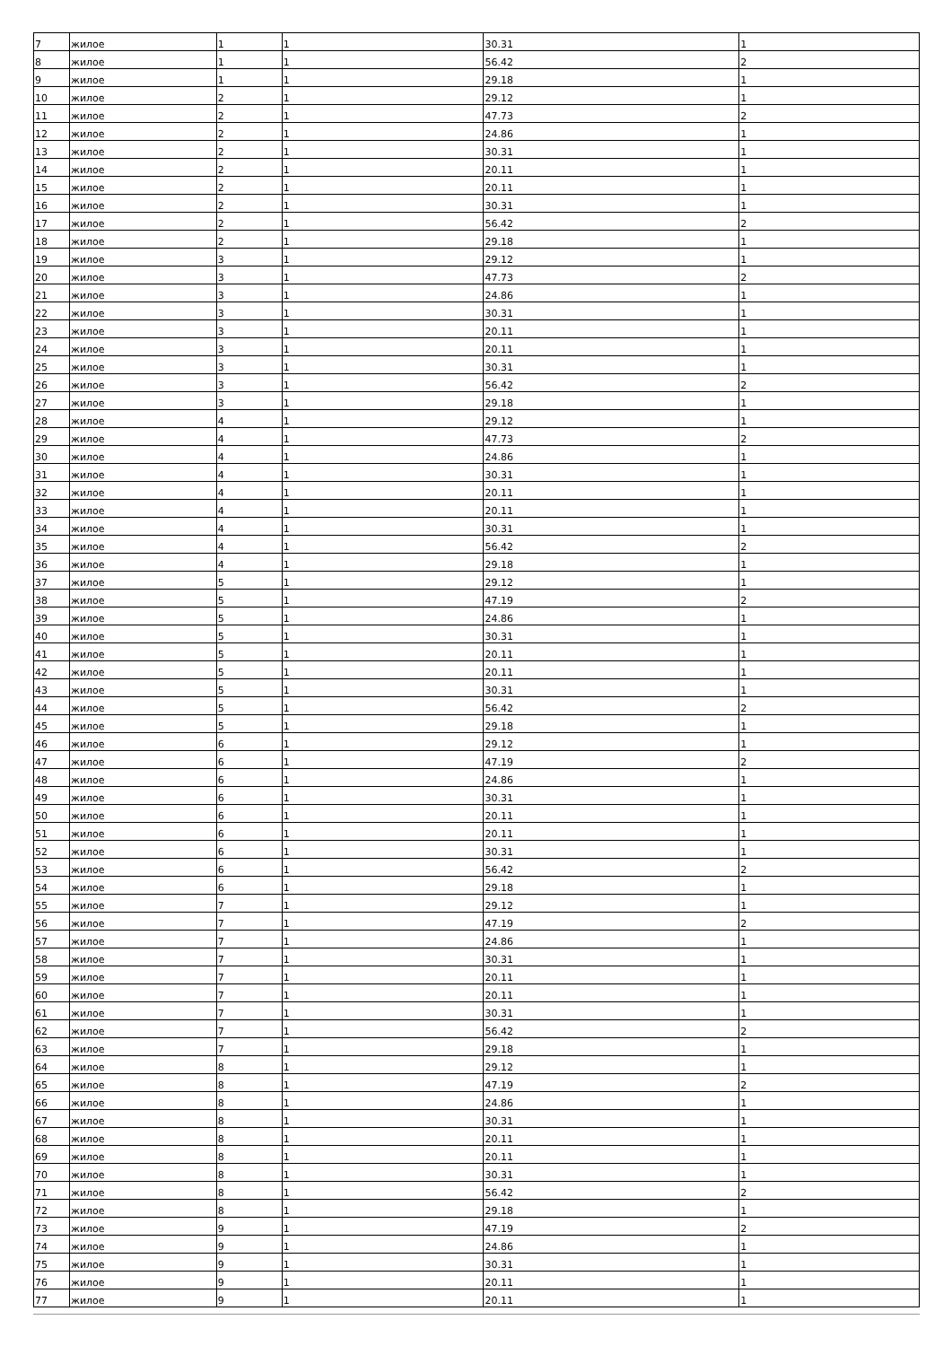| 7 | жилое | 1 | 1 | 30.31 | 1 |
| 8 | жилое | 1 | 1 | 56.42 | 2 |
| 9 | жилое | 1 | 1 | 29.18 | 1 |
| 10 | жилое | 2 | 1 | 29.12 | 1 |
| 11 | жилое | 2 | 1 | 47.73 | 2 |
| 12 | жилое | 2 | 1 | 24.86 | 1 |
| 13 | жилое | 2 | 1 | 30.31 | 1 |
| 14 | жилое | 2 | 1 | 20.11 | 1 |
| 15 | жилое | 2 | 1 | 20.11 | 1 |
| 16 | жилое | 2 | 1 | 30.31 | 1 |
| 17 | жилое | 2 | 1 | 56.42 | 2 |
| 18 | жилое | 2 | 1 | 29.18 | 1 |
| 19 | жилое | 3 | 1 | 29.12 | 1 |
| 20 | жилое | 3 | 1 | 47.73 | 2 |
| 21 | жилое | 3 | 1 | 24.86 | 1 |
| 22 | жилое | 3 | 1 | 30.31 | 1 |
| 23 | жилое | 3 | 1 | 20.11 | 1 |
| 24 | жилое | 3 | 1 | 20.11 | 1 |
| 25 | жилое | 3 | 1 | 30.31 | 1 |
| 26 | жилое | 3 | 1 | 56.42 | 2 |
| 27 | жилое | 3 | 1 | 29.18 | 1 |
| 28 | жилое | 4 | 1 | 29.12 | 1 |
| 29 | жилое | 4 | 1 | 47.73 | 2 |
| 30 | жилое | 4 | 1 | 24.86 | 1 |
| 31 | жилое | 4 | 1 | 30.31 | 1 |
| 32 | жилое | 4 | 1 | 20.11 | 1 |
| 33 | жилое | 4 | 1 | 20.11 | 1 |
| 34 | жилое | 4 | 1 | 30.31 | 1 |
| 35 | жилое | 4 | 1 | 56.42 | 2 |
| 36 | жилое | 4 | 1 | 29.18 | 1 |
| 37 | жилое | 5 | 1 | 29.12 | 1 |
| 38 | жилое | 5 | 1 | 47.19 | 2 |
| 39 | жилое | 5 | 1 | 24.86 | 1 |
| 40 | жилое | 5 | 1 | 30.31 | 1 |
| 41 | жилое | 5 | 1 | 20.11 | 1 |
| 42 | жилое | 5 | 1 | 20.11 | 1 |
| 43 | жилое | 5 | 1 | 30.31 | 1 |
| 44 | жилое | 5 | 1 | 56.42 | 2 |
| 45 | жилое | 5 | 1 | 29.18 | 1 |
| 46 | жилое | 6 | 1 | 29.12 | 1 |
| 47 | жилое | 6 | 1 | 47.19 | 2 |
| 48 | жилое | 6 | 1 | 24.86 | 1 |
| 49 | жилое | 6 | 1 | 30.31 | 1 |
| 50 | жилое | 6 | 1 | 20.11 | 1 |
| 51 | жилое | 6 | 1 | 20.11 | 1 |
| 52 | жилое | 6 | 1 | 30.31 | 1 |
| 53 | жилое | 6 | 1 | 56.42 | 2 |
| 54 | жилое | 6 | 1 | 29.18 | 1 |
| 55 | жилое | 7 | 1 | 29.12 | 1 |
| 56 | жилое | 7 | 1 | 47.19 | 2 |
| 57 | жилое | 7 | 1 | 24.86 | 1 |
| 58 | жилое | 7 | 1 | 30.31 | 1 |
| 59 | жилое | 7 | 1 | 20.11 | 1 |
| 60 | жилое | 7 | 1 | 20.11 | 1 |
| 61 | жилое | 7 | 1 | 30.31 | 1 |
| 62 | жилое | 7 | 1 | 56.42 | 2 |
| 63 | жилое | 7 | 1 | 29.18 | 1 |
| 64 | жилое | 8 | 1 | 29.12 | 1 |
| 65 | жилое | 8 | 1 | 47.19 | 2 |
| 66 | жилое | 8 | 1 | 24.86 | 1 |
| 67 | жилое | 8 | 1 | 30.31 | 1 |
| 68 | жилое | 8 | 1 | 20.11 | 1 |
| 69 | жилое | 8 | 1 | 20.11 | 1 |
| 70 | жилое | 8 | 1 | 30.31 | 1 |
| 71 | жилое | 8 | 1 | 56.42 | 2 |
| 72 | жилое | 8 | 1 | 29.18 | 1 |
| 73 | жилое | 9 | 1 | 47.19 | 2 |
| 74 | жилое | 9 | 1 | 24.86 | 1 |
| 75 | жилое | 9 | 1 | 30.31 | 1 |
| 76 | жилое | 9 | 1 | 20.11 | 1 |
| 77 | жилое | 9 | 1 | 20.11 | 1 |